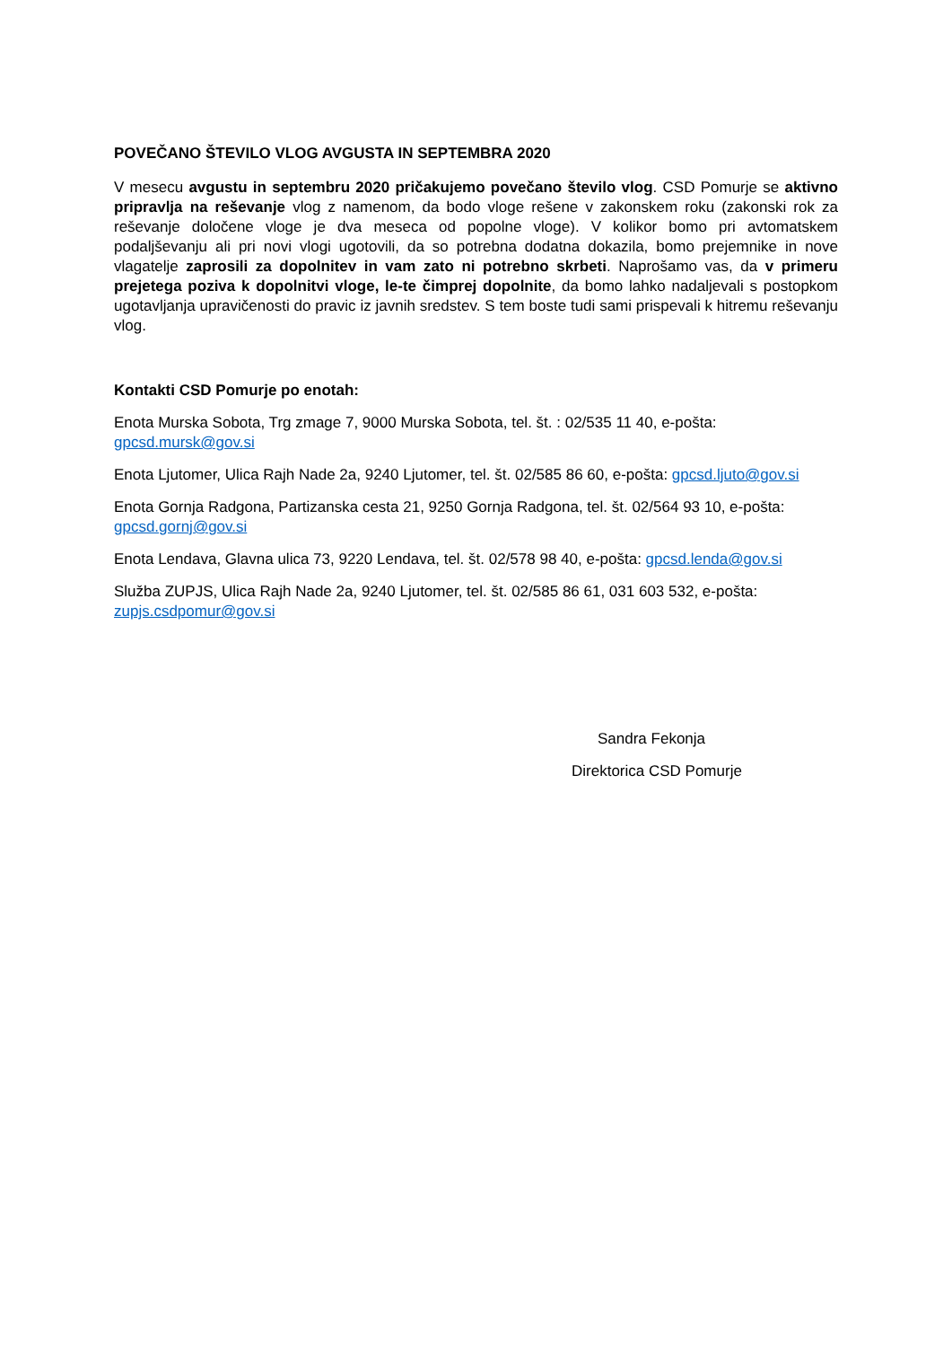POVEČANO ŠTEVILO VLOG AVGUSTA IN SEPTEMBRA 2020
V mesecu avgustu in septembru 2020 pričakujemo povečano število vlog. CSD Pomurje se aktivno pripravlja na reševanje vlog z namenom, da bodo vloge rešene v zakonskem roku (zakonski rok za reševanje določene vloge je dva meseca od popolne vloge). V kolikor bomo pri avtomatskem podaljševanju ali pri novi vlogi ugotovili, da so potrebna dodatna dokazila, bomo prejemnike in nove vlagatelje zaprosili za dopolnitev in vam zato ni potrebno skrbeti. Naprošamo vas, da v primeru prejetega poziva k dopolnitvi vloge, le-te čimprej dopolnite, da bomo lahko nadaljevali s postopkom ugotavljanja upravičenosti do pravic iz javnih sredstev. S tem boste tudi sami prispevali k hitremu reševanju vlog.
Kontakti CSD Pomurje po enotah:
Enota Murska Sobota, Trg zmage 7, 9000 Murska Sobota, tel. št. : 02/535 11 40, e-pošta: gpcsd.mursk@gov.si
Enota Ljutomer, Ulica Rajh Nade 2a, 9240 Ljutomer, tel. št. 02/585 86 60, e-pošta: gpcsd.ljuto@gov.si
Enota Gornja Radgona, Partizanska cesta 21, 9250 Gornja Radgona, tel. št. 02/564 93 10, e-pošta: gpcsd.gornj@gov.si
Enota Lendava, Glavna ulica 73, 9220 Lendava, tel. št. 02/578 98 40, e-pošta: gpcsd.lenda@gov.si
Služba ZUPJS, Ulica Rajh Nade 2a, 9240 Ljutomer, tel. št. 02/585 86 61, 031 603 532, e-pošta: zupjs.csdpomur@gov.si
Sandra Fekonja
Direktorica CSD Pomurje